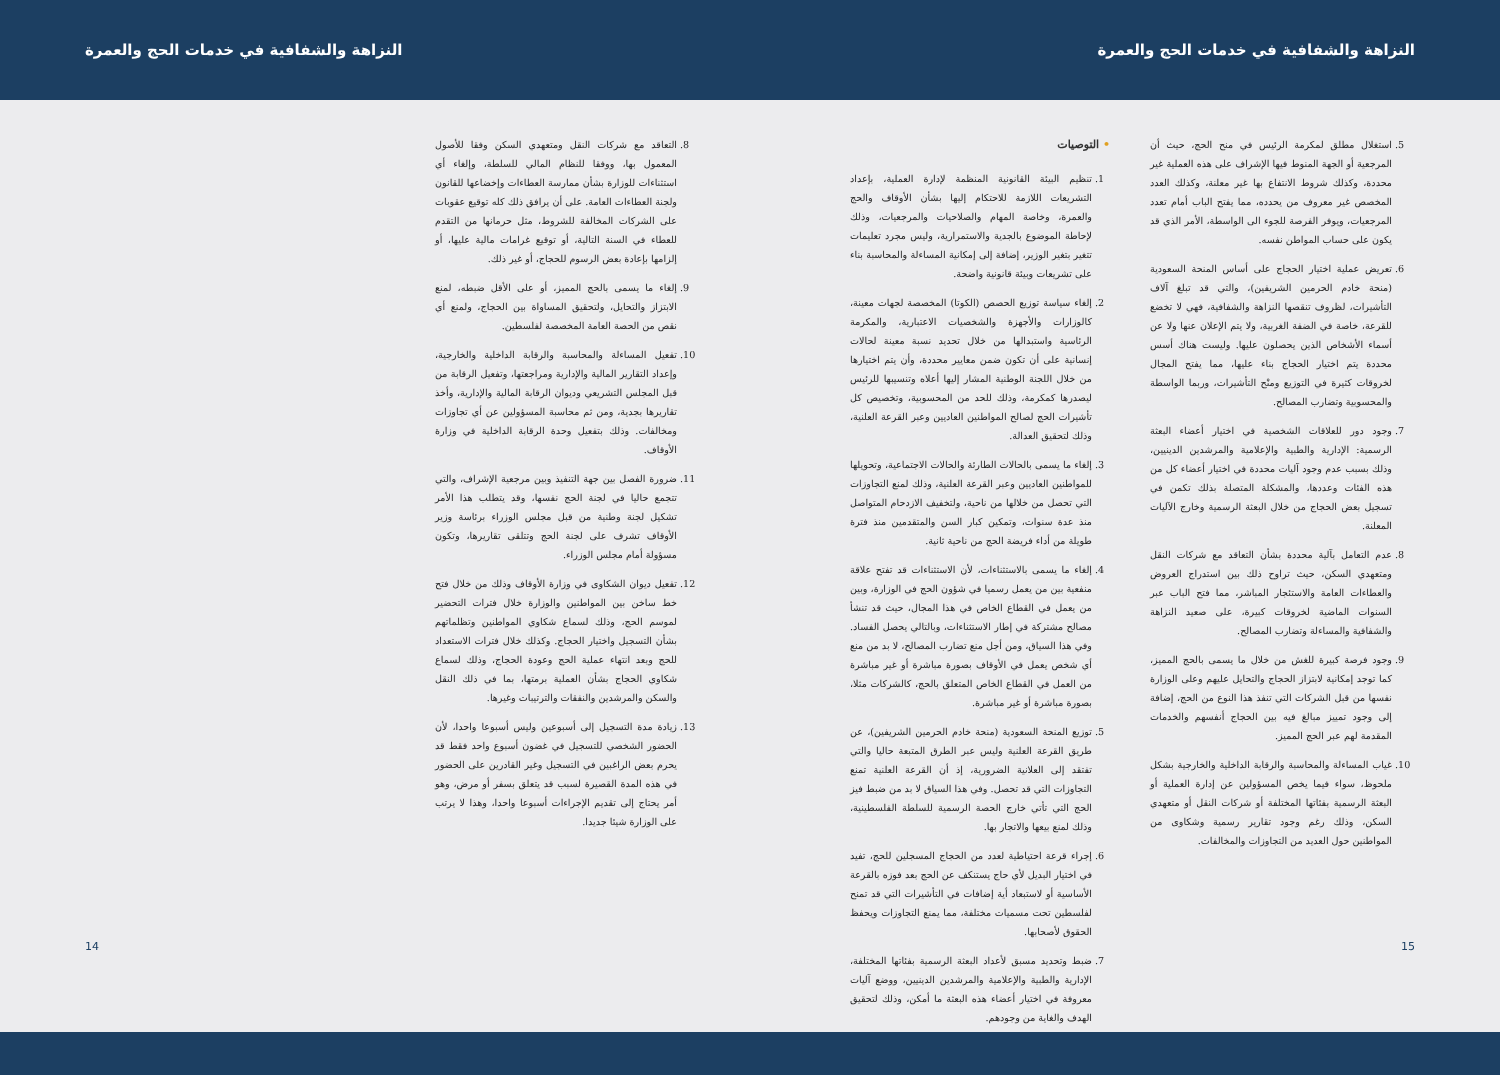النزاهة والشفافية في خدمات الحج والعمرة النزاهة والشفافية في خدمات الحج والعمرة
5. استغلال مطلق لمكرمة الرئيس في منح الحج، حيث أن المرجعية أو الجهة المنوط فيها الإشراف على هذه العملية غير محددة، وكذلك شروط الانتفاع بها غير معلنة، وكذلك العدد المخصص غير معروف من يحدده، مما يفتح الباب أمام تعدد المرجعيات، ويوفر الفرصة للجوء الى الواسطة، الأمر الذي قد يكون على حساب المواطن نفسه.
6. تعريض عملية اختيار الحجاج على أساس المنحة السعودية (منحة خادم الحرمين الشريفين)، والتي قد تبلغ آلاف التأشيرات، لظروف تنقصها النزاهة والشفافية، فهي لا تخضع للقرعة، خاصة في الضفة الغربية، ولا يتم الإعلان عنها ولا عن أسماء الأشخاص الذين يحصلون عليها. وليست هناك أسس محددة يتم اختيار الحجاج بناء عليها، مما يفتح المجال لخروقات كثيرة في التوزيع ومنْح التأشيرات، وربما الواسطة والمحسوبية وتضارب المصالح.
7. وجود دور للعلاقات الشخصية في اختيار أعضاء البعثة الرسمية: الإدارية والطبية والإعلامية والمرشدين الدينيين، وذلك بسبب عدم وجود آليات محددة في اختيار أعضاء كل من هذه الفئات وعددها، والمشكلة المتصلة بذلك تكمن في تسجيل بعض الحجاج من خلال البعثة الرسمية وخارج الآليات المعلنة.
8. عدم التعامل بآلية محددة بشأن التعاقد مع شركات النقل ومتعهدي السكن، حيث تراوح ذلك بين استدراج العروض والعطاءات العامة والاستئجار المباشر، مما فتح الباب عبر السنوات الماضية لخروقات كبيرة، على صعيد النزاهة والشفافية والمساءلة وتضارب المصالح.
9. وجود فرصة كبيرة للغش من خلال ما يسمى بالحج المميز، كما توجد إمكانية لابتزاز الحجاج والتحايل عليهم وعلى الوزارة نفسها من قبل الشركات التي تنفذ هذا النوع من الحج، إضافة إلى وجود تمييز مبالغ فيه بين الحجاج أنفسهم والخدمات المقدمة لهم عبر الحج المميز.
10. غياب المساءلة والمحاسبة والرقابة الداخلية والخارجية بشكل ملحوظ، سواء فيما يخص المسؤولين عن إدارة العملية أو البعثة الرسمية بفئاتها المختلفة أو شركات النقل أو متعهدي السكن، وذلك رغم وجود تقارير رسمية وشكاوى من المواطنين حول العديد من التجاوزات والمخالفات.
• التوصيات
1. تنظيم البيئة القانونية المنظمة لإدارة العملية، بإعداد التشريعات اللازمة للاحتكام إليها بشأن الأوقاف والحج والعمرة، وخاصة المهام والصلاحيات والمرجعيات، وذلك لإحاطة الموضوع بالجدية والاستمرارية، وليس مجرد تعليمات تتغير بتغير الوزير، إضافة إلى إمكانية المساءلة والمحاسبة بناء على تشريعات وبيئة قانونية واضحة.
2. إلغاء سياسة توزيع الحصص (الكوتا) المخصصة لجهات معينة، كالوزارات والأجهزة والشخصيات الاعتبارية، والمكرمة الرئاسية واستبدالها من خلال تحديد نسبة معينة لحالات إنسانية على أن تكون ضمن معايير محددة، وأن يتم اختيارها من خلال اللجنة الوطنية المشار إليها أعلاه وتنسيبها للرئيس ليصدرها كمكرمة، وذلك للحد من المحسوبية، وتخصيص كل تأشيرات الحج لصالح المواطنين العاديين وعبر القرعة العلنية، وذلك لتحقيق العدالة.
3. إلغاء ما يسمى بالحالات الطارئة والحالات الاجتماعية، وتحويلها للمواطنين العاديين وعبر القرعة العلنية، وذلك لمنع التجاوزات التي تحصل من خلالها من ناحية، ولتخفيف الازدحام المتواصل منذ عدة سنوات، وتمكين كبار السن والمتقدمين منذ فترة طويلة من أداء فريضة الحج من ناحية ثانية.
4. إلغاء ما يسمى بالاستثناءات، لأن الاستثناءات قد تفتح علاقة منفعية بين من يعمل رسميا في شؤون الحج في الوزارة، وبين من يعمل في القطاع الخاص في هذا المجال، حيث قد تنشأ مصالح مشتركة في إطار الاستثناءات، وبالتالي يحصل الفساد. وفي هذا السياق، ومن أجل منع تضارب المصالح، لا بد من منع أي شخص يعمل في الأوقاف بصورة مباشرة أو غير مباشرة من العمل في القطاع الخاص المتعلق بالحج، كالشركات مثلا، بصورة مباشرة أو غير مباشرة.
5. توزيع المنحة السعودية (منحة خادم الحرمين الشريفين)، عن طريق القرعة العلنية وليس عبر الطرق المتبعة حاليا والتي تفتقد إلى العلانية الضرورية، إذ أن القرعة العلنية تمنع التجاوزات التي قد تحصل. وفي هذا السياق لا بد من ضبط فيز الحج التي تأتي خارج الحصة الرسمية للسلطة الفلسطينية، وذلك لمنع بيعها والاتجار بها.
6. إجراء قرعة احتياطية لعدد من الحجاج المسجلين للحج، تفيد في اختيار البديل لأي حاج يستنكف عن الحج بعد فوزه بالقرعة الأساسية أو لاستبعاد أية إضافات في التأشيرات التي قد تمنح لفلسطين تحت مسميات مختلفة، مما يمنع التجاوزات ويحفظ الحقوق لأصحابها.
7. ضبط وتحديد مسبق لأعداد البعثة الرسمية بفئاتها المختلفة، الإدارية والطبية والإعلامية والمرشدين الدينيين، ووضع آليات معروفة في اختيار أعضاء هذه البعثة ما أمكن، وذلك لتحقيق الهدف والغاية من وجودهم.
8. التعاقد مع شركات النقل ومتعهدي السكن وفقا للأصول المعمول بها، ووفقا للنظام المالي للسلطة، وإلغاء أي استثناءات للوزارة بشأن ممارسة العطاءات وإخضاعها للقانون ولجنة العطاءات العامة. على أن يرافق ذلك كله توقيع عقوبات على الشركات المخالفة للشروط، مثل حرمانها من التقدم للعطاء في السنة التالية، أو توقيع غرامات مالية عليها، أو إلزامها بإعادة بعض الرسوم للحجاج، أو غير ذلك.
9. إلغاء ما يسمى بالحج المميز، أو على الأقل ضبطه، لمنع الابتزاز والتحايل، ولتحقيق المساواة بين الحجاج، ولمنع أي نقص من الحصة العامة المخصصة لفلسطين.
10. تفعيل المساءلة والمحاسبة والرقابة الداخلية والخارجية، وإعداد التقارير المالية والإدارية ومراجعتها، وتفعيل الرقابة من قبل المجلس التشريعي وديوان الرقابة المالية والإدارية، وأخذ تقاريرها بجدية، ومن ثم محاسبة المسؤولين عن أي تجاوزات ومخالفات. وذلك بتفعيل وحدة الرقابة الداخلية في وزارة الأوقاف.
11. ضرورة الفصل بين جهة التنفيذ وبين مرجعية الإشراف، والتي تتجمع حاليا في لجنة الحج نفسها، وقد يتطلب هذا الأمر تشكيل لجنة وطنية من قبل مجلس الوزراء برئاسة وزير الأوقاف تشرف على لجنة الحج وتتلقى تقاريرها، وتكون مسؤولة أمام مجلس الوزراء.
12. تفعيل ديوان الشكاوى في وزارة الأوقاف وذلك من خلال فتح خط ساخن بين المواطنين والوزارة خلال فترات التحضير لموسم الحج، وذلك لسماع شكاوي المواطنين وتظلماتهم بشأن التسجيل واختيار الحجاج. وكذلك خلال فترات الاستعداد للحج وبعد انتهاء عملية الحج وعودة الحجاج، وذلك لسماع شكاوي الحجاج بشأن العملية برمتها، بما في ذلك النقل والسكن والمرشدين والنفقات والترتيبات وغيرها.
13. زيادة مدة التسجيل إلى أسبوعين وليس أسبوعا واحدا، لأن الحضور الشخصي للتسجيل في غضون أسبوع واحد فقط قد يحرم بعض الراغبين في التسجيل وغير القادرين على الحضور في هذه المدة القصيرة لسبب قد يتعلق بسفر أو مرض، وهو أمر يحتاج إلى تقديم الإجراءات أسبوعا واحدا، وهذا لا يرتب على الوزارة شيئا جديدا.
14 15